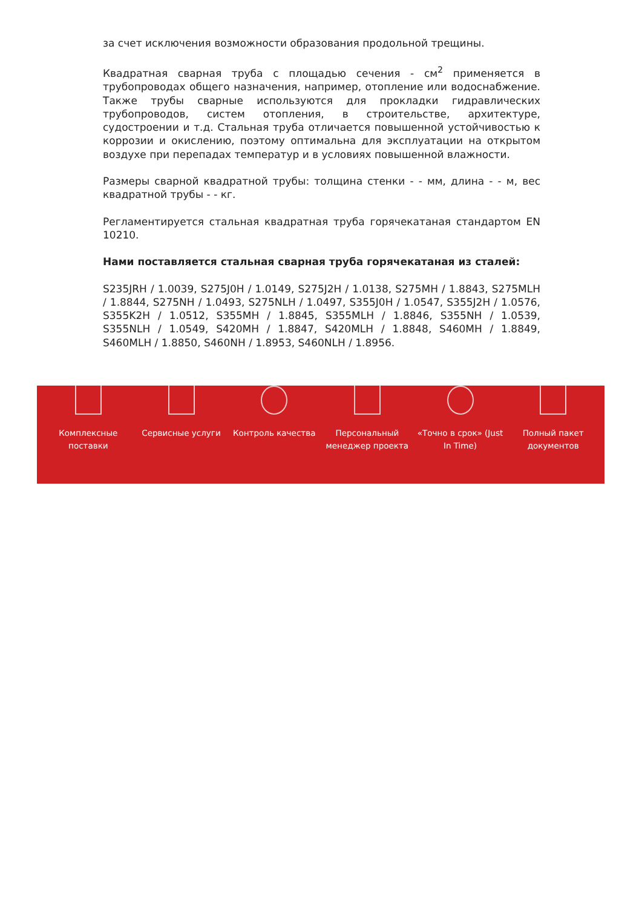за счет исключения возможности образования продольной трещины.
Квадратная сварная труба с площадью сечения - см<sup>2</sup> применяется в трубопроводах общего назначения, например, отопление или водоснабжение. Также трубы сварные используются для прокладки гидравлических трубопроводов, систем отопления, в строительстве, архитектуре, судостроении и т.д. Стальная труба отличается повышенной устойчивостью к коррозии и окислению, поэтому оптимальна для эксплуатации на открытом воздухе при перепадах температур и в условиях повышенной влажности.
Размеры сварной квадратной трубы: толщина стенки - - мм, длина - - м, вес квадратной трубы - - кг.
Регламентируется стальная квадратная труба горячекатаная стандартом EN 10210.
Нами поставляется стальная сварная труба горячекатаная из сталей:
S235JRH / 1.0039, S275J0H / 1.0149, S275J2H / 1.0138, S275MH / 1.8843, S275MLH / 1.8844, S275NH / 1.0493, S275NLH / 1.0497, S355J0H / 1.0547, S355J2H / 1.0576, S355K2H / 1.0512, S355MH / 1.8845, S355MLH / 1.8846, S355NH / 1.0539, S355NLH / 1.0549, S420MH / 1.8847, S420MLH / 1.8848, S460MH / 1.8849, S460MLH / 1.8850, S460NH / 1.8953, S460NLH / 1.8956.
Комплексные
поставки
Сервисные услуги Контроль качества Персональный
менеджер проекта
«Точно в срок» (Just
In Time)
Полный пакет
документов